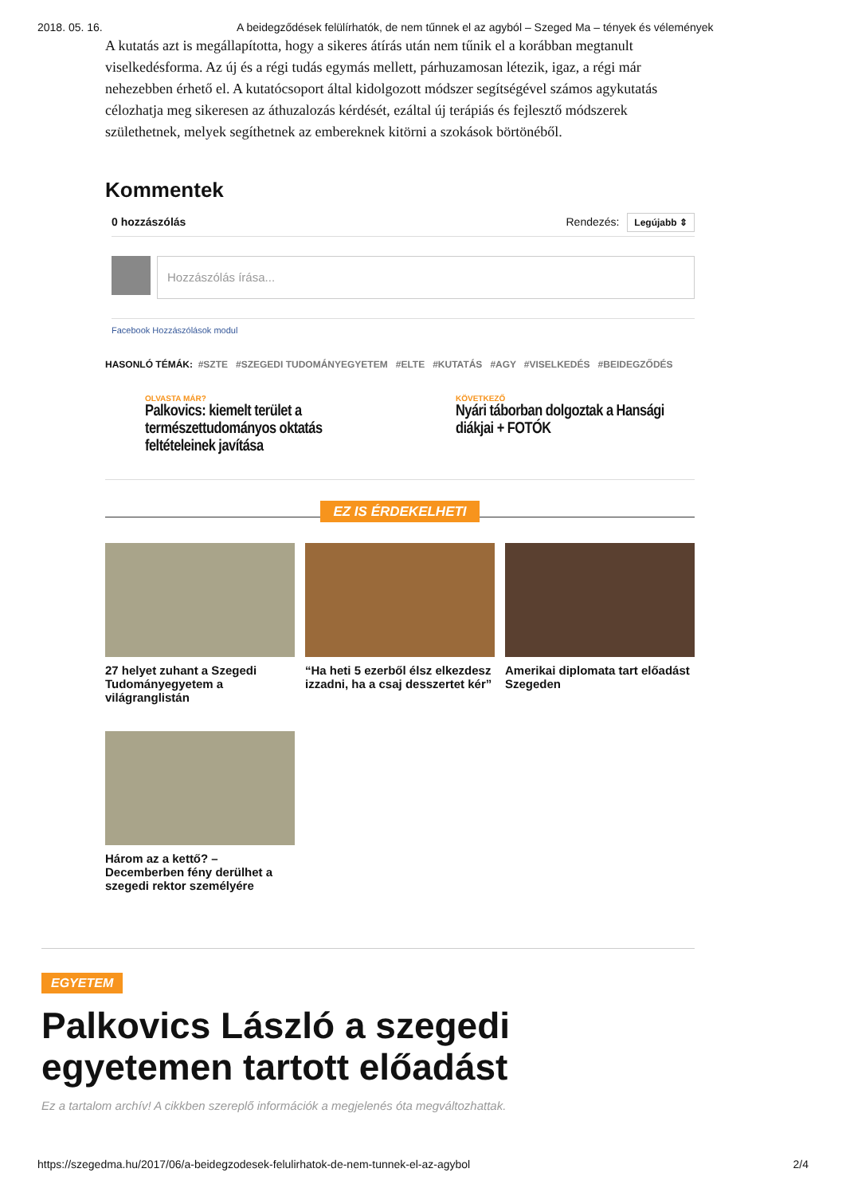2018. 05. 16. A beidegződések felülírhatók, de nem tűnnek el az agyból – Szeged Ma – tények és vélemények
A kutatás azt is megállapította, hogy a sikeres átírás után nem tűnik el a korábban megtanult viselkedésforma. Az új és a régi tudás egymás mellett, párhuzamosan létezik, igaz, a régi már nehezebben érhető el. A kutatócsoport által kidolgozott módszer segítségével számos agykutatás célozhatja meg sikeresen az áthuzalozás kérdését, ezáltal új terápiás és fejlesztő módszerek születhetnek, melyek segíthetnek az embereknek kitörni a szokások börtönéből.
Kommentek
0 hozzászólás Rendezés: Legújabb ⇕
Hozzászólás írása...
Facebook Hozzászólások modul
HASONLÓ TÉMÁK: #SZTE #SZEGEDI TUDOMÁNYEGYETEM #ELTE #KUTATÁS #AGY #VISELKEDÉS #BEIDEGZŐDÉS
OLVASTA MÁR?
Palkovics: kiemelt terület a természettudományos oktatás feltételeinek javítása
KÖVETKEZŐ
Nyári táborban dolgoztak a Hansági diákjai + FOTÓK
EZ IS ÉRDEKELHETI
27 helyet zuhant a Szegedi Tudományegyetem a világranglistán
“Ha heti 5 ezerből élsz elkezdesz izzadni, ha a csaj desszertet kér”
Amerikai diplomata tart előadást Szegeden
Három az a kettő? – Decemberben fény derülhet a szegedi rektor személyére
EGYETEM
Palkovics László a szegedi egyetemen tartott előadást
Ez a tartalom archív! A cikkben szereplő információk a megjelenés óta megváltozhattak.
https://szegedma.hu/2017/06/a-beidegzodesek-felulirhatok-de-nem-tunnek-el-az-agybol 2/4